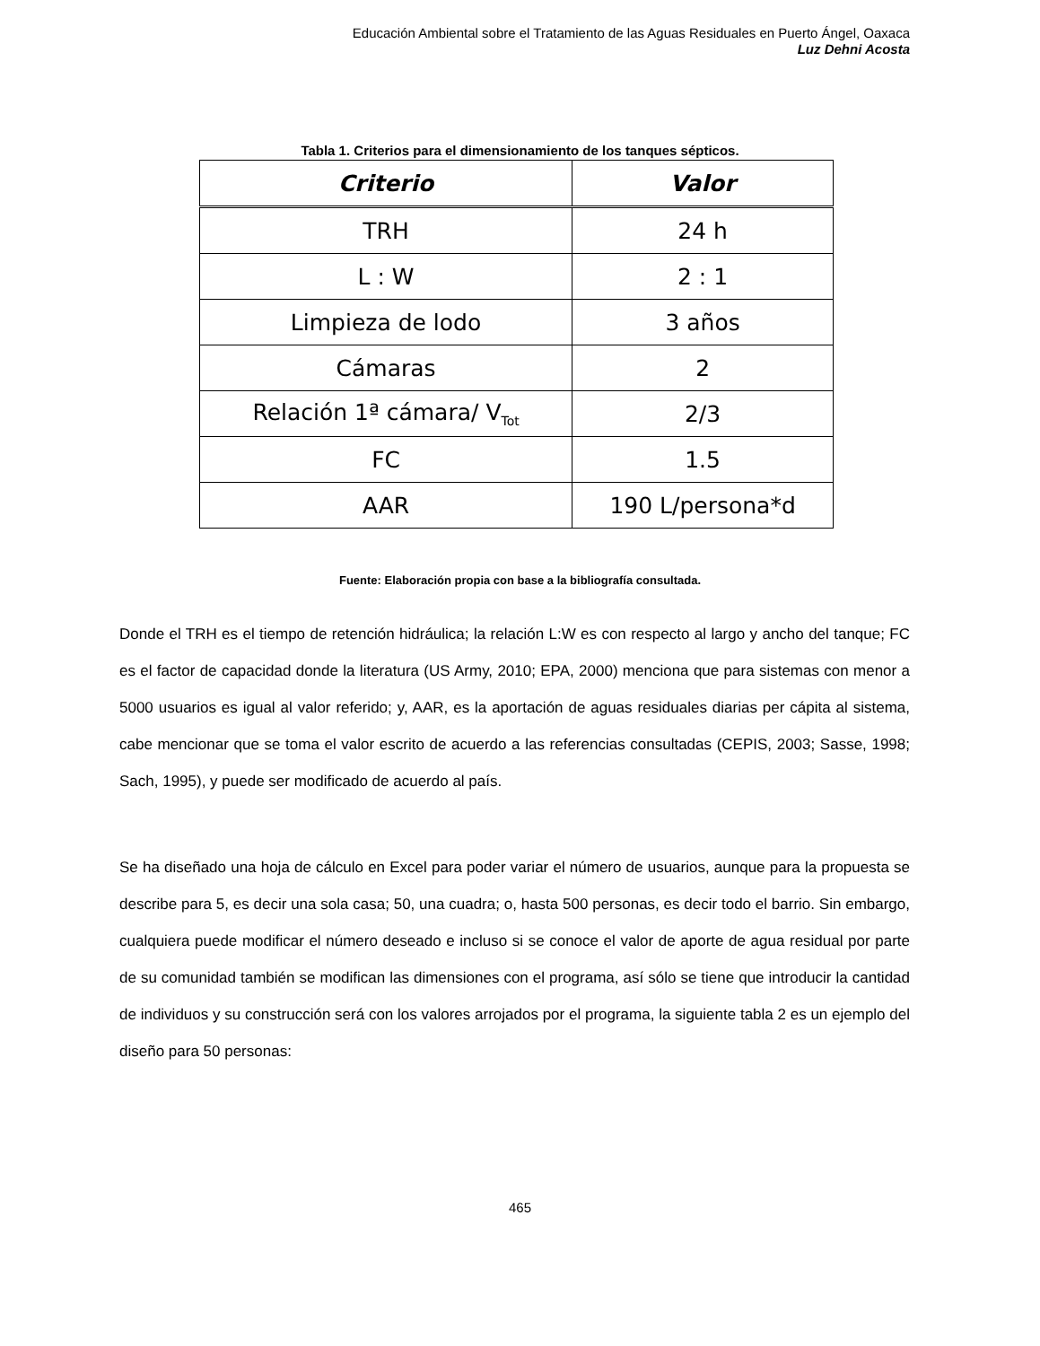Educación Ambiental sobre el Tratamiento de las Aguas Residuales en Puerto Ángel, Oaxaca
Luz Dehni Acosta
Tabla 1. Criterios para el dimensionamiento de los tanques sépticos.
| Criterio | Valor |
| --- | --- |
| TRH | 24 h |
| L : W | 2 : 1 |
| Limpieza de lodo | 3 años |
| Cámaras | 2 |
| Relación 1ª cámara/ V<sub>Tot</sub> | 2/3 |
| FC | 1.5 |
| AAR | 190 L/persona*d |
Fuente: Elaboración propia con base a la bibliografía consultada.
Donde el TRH es el tiempo de retención hidráulica; la relación L:W es con respecto al largo y ancho del tanque; FC es el factor de capacidad donde la literatura (US Army, 2010; EPA, 2000) menciona que para sistemas con menor a 5000 usuarios es igual al valor referido; y, AAR, es la aportación de aguas residuales diarias per cápita al sistema, cabe mencionar que se toma el valor escrito de acuerdo a las referencias consultadas (CEPIS, 2003; Sasse, 1998; Sach, 1995), y puede ser modificado de acuerdo al país.
Se ha diseñado una hoja de cálculo en Excel para poder variar el número de usuarios, aunque para la propuesta se describe para 5, es decir una sola casa; 50, una cuadra; o, hasta 500 personas, es decir todo el barrio. Sin embargo, cualquiera puede modificar el número deseado e incluso si se conoce el valor de aporte de agua residual por parte de su comunidad también se modifican las dimensiones con el programa, así sólo se tiene que introducir la cantidad de individuos y su construcción será con los valores arrojados por el programa, la siguiente tabla 2 es un ejemplo del diseño para 50 personas:
465